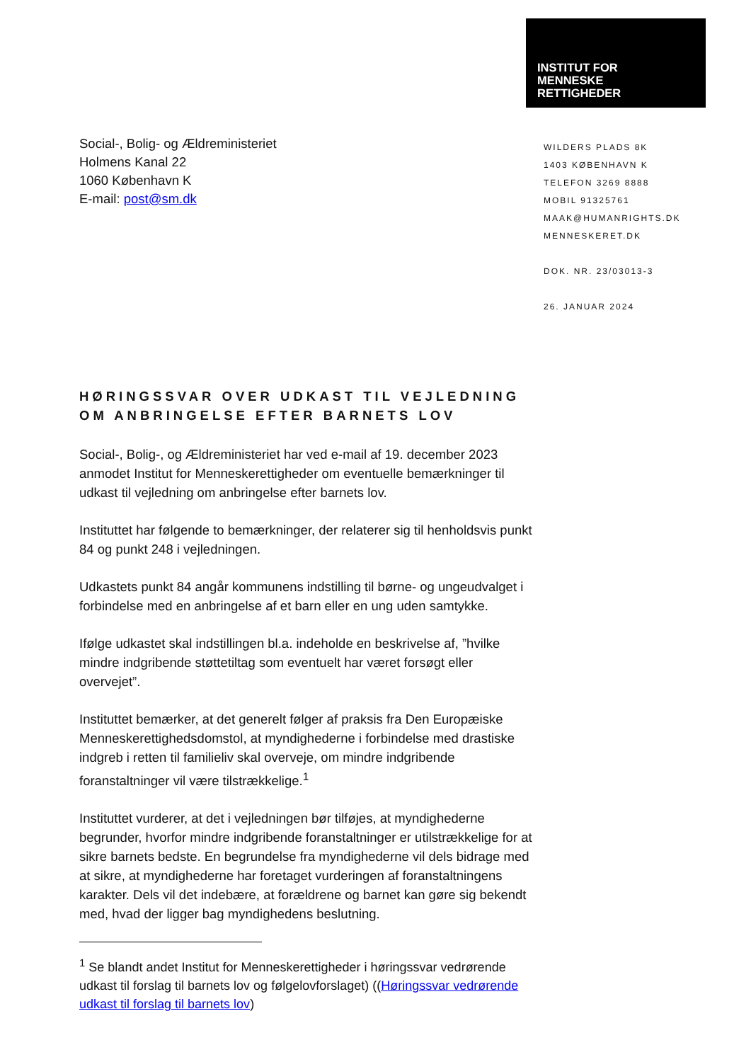INSTITUT FOR
MENNESKE
RETTIGHEDER
Social-, Bolig- og Ældreministeriet
Holmens Kanal 22
1060 København K
E-mail: post@sm.dk
WILDERS PLADS 8K
1403 KØBENHAVN K
TELEFON 3269 8888
MOBIL 91325761
MAAK@HUMANRIGHTS.DK
MENNESKERET.DK
DOK. NR. 23/03013-3
26. JANUAR 2024
HØRINGSSVAR OVER UDKAST TIL VEJLEDNING OM ANBRINGELSE EFTER BARNETS LOV
Social-, Bolig-, og Ældreministeriet har ved e-mail af 19. december 2023 anmodet Institut for Menneskerettigheder om eventuelle bemærkninger til udkast til vejledning om anbringelse efter barnets lov.
Instituttet har følgende to bemærkninger, der relaterer sig til henholdsvis punkt 84 og punkt 248 i vejledningen.
Udkastets punkt 84 angår kommunens indstilling til børne- og ungeudvalget i forbindelse med en anbringelse af et barn eller en ung uden samtykke.
Ifølge udkastet skal indstillingen bl.a. indeholde en beskrivelse af, ”hvilke mindre indgribende støttetiltag som eventuelt har været forsøgt eller overvejet”.
Instituttet bemærker, at det generelt følger af praksis fra Den Europæiske Menneskerettighedsdomstol, at myndighederne i forbindelse med drastiske indgreb i retten til familieliv skal overveje, om mindre indgribende foranstaltninger vil være tilstrækkelige.<sup>1</sup>
Instituttet vurderer, at det i vejledningen bør tilføjes, at myndighederne begrunder, hvorfor mindre indgribende foranstaltninger er utilstrækkelige for at sikre barnets bedste. En begrundelse fra myndighederne vil dels bidrage med at sikre, at myndighederne har foretaget vurderingen af foranstaltningens karakter. Dels vil det indebære, at forældrene og barnet kan gøre sig bekendt med, hvad der ligger bag myndighedens beslutning.
<sup>1</sup> Se blandt andet Institut for Menneskerettigheder i høringssvar vedrørende udkast til forslag til barnets lov og følgelovforslaget) ((Høringssvar vedrørende udkast til forslag til barnets lov)